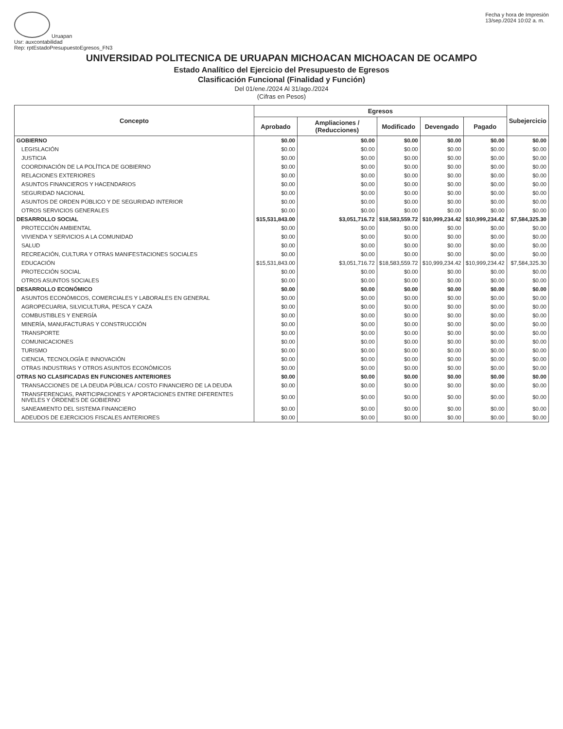Uruapan
Usr: auxcontabilidad
Rep: rptEstadoPresupuestoEgresos_FN3
Fecha y hora de Impresión
13/sep./2024 10:02 a. m.
UNIVERSIDAD POLITECNICA DE URUAPAN MICHOACAN MICHOACAN DE OCAMPO
Estado Analítico del Ejercicio del Presupuesto de Egresos
Clasificación Funcional (Finalidad y Función)
Del 01/ene./2024 Al 31/ago./2024
(Cifras en Pesos)
| Concepto | Egresos | | | | | Subejercicio |
| --- | --- | --- | --- | --- | --- | --- |
| | Aprobado | Ampliaciones / (Reducciones) | Modificado | Devengado | Pagado | |
| GOBIERNO | $0.00 | $0.00 | $0.00 | $0.00 | $0.00 | $0.00 |
| LEGISLACIÓN | $0.00 | $0.00 | $0.00 | $0.00 | $0.00 | $0.00 |
| JUSTICIA | $0.00 | $0.00 | $0.00 | $0.00 | $0.00 | $0.00 |
| COORDINACIÓN DE LA POLÍTICA DE GOBIERNO | $0.00 | $0.00 | $0.00 | $0.00 | $0.00 | $0.00 |
| RELACIONES EXTERIORES | $0.00 | $0.00 | $0.00 | $0.00 | $0.00 | $0.00 |
| ASUNTOS FINANCIEROS Y HACENDARIOS | $0.00 | $0.00 | $0.00 | $0.00 | $0.00 | $0.00 |
| SEGURIDAD NACIONAL | $0.00 | $0.00 | $0.00 | $0.00 | $0.00 | $0.00 |
| ASUNTOS DE ORDEN PÚBLICO Y DE SEGURIDAD INTERIOR | $0.00 | $0.00 | $0.00 | $0.00 | $0.00 | $0.00 |
| OTROS SERVICIOS GENERALES | $0.00 | $0.00 | $0.00 | $0.00 | $0.00 | $0.00 |
| DESARROLLO SOCIAL | $15,531,843.00 | $3,051,716.72 | $18,583,559.72 | $10,999,234.42 | $10,999,234.42 | $7,584,325.30 |
| PROTECCIÓN AMBIENTAL | $0.00 | $0.00 | $0.00 | $0.00 | $0.00 | $0.00 |
| VIVIENDA Y SERVICIOS A LA COMUNIDAD | $0.00 | $0.00 | $0.00 | $0.00 | $0.00 | $0.00 |
| SALUD | $0.00 | $0.00 | $0.00 | $0.00 | $0.00 | $0.00 |
| RECREACIÓN, CULTURA Y OTRAS MANIFESTACIONES SOCIALES | $0.00 | $0.00 | $0.00 | $0.00 | $0.00 | $0.00 |
| EDUCACIÓN | $15,531,843.00 | $3,051,716.72 | $18,583,559.72 | $10,999,234.42 | $10,999,234.42 | $7,584,325.30 |
| PROTECCIÓN SOCIAL | $0.00 | $0.00 | $0.00 | $0.00 | $0.00 | $0.00 |
| OTROS ASUNTOS SOCIALES | $0.00 | $0.00 | $0.00 | $0.00 | $0.00 | $0.00 |
| DESARROLLO ECONÓMICO | $0.00 | $0.00 | $0.00 | $0.00 | $0.00 | $0.00 |
| ASUNTOS ECONÓMICOS, COMERCIALES Y LABORALES EN GENERAL | $0.00 | $0.00 | $0.00 | $0.00 | $0.00 | $0.00 |
| AGROPECUARIA, SILVICULTURA, PESCA Y CAZA | $0.00 | $0.00 | $0.00 | $0.00 | $0.00 | $0.00 |
| COMBUSTIBLES Y ENERGÍA | $0.00 | $0.00 | $0.00 | $0.00 | $0.00 | $0.00 |
| MINERÍA, MANUFACTURAS Y CONSTRUCCIÓN | $0.00 | $0.00 | $0.00 | $0.00 | $0.00 | $0.00 |
| TRANSPORTE | $0.00 | $0.00 | $0.00 | $0.00 | $0.00 | $0.00 |
| COMUNICACIONES | $0.00 | $0.00 | $0.00 | $0.00 | $0.00 | $0.00 |
| TURISMO | $0.00 | $0.00 | $0.00 | $0.00 | $0.00 | $0.00 |
| CIENCIA, TECNOLOGÍA E INNOVACIÓN | $0.00 | $0.00 | $0.00 | $0.00 | $0.00 | $0.00 |
| OTRAS INDUSTRIAS Y OTROS ASUNTOS ECONÓMICOS | $0.00 | $0.00 | $0.00 | $0.00 | $0.00 | $0.00 |
| OTRAS NO CLASIFICADAS EN FUNCIONES ANTERIORES | $0.00 | $0.00 | $0.00 | $0.00 | $0.00 | $0.00 |
| TRANSACCIONES DE LA DEUDA PÚBLICA / COSTO FINANCIERO DE LA DEUDA | $0.00 | $0.00 | $0.00 | $0.00 | $0.00 | $0.00 |
| TRANSFERENCIAS, PARTICIPACIONES Y APORTACIONES ENTRE DIFERENTES NIVELES Y ÓRDENES DE GOBIERNO | $0.00 | $0.00 | $0.00 | $0.00 | $0.00 | $0.00 |
| SANEAMIENTO DEL SISTEMA FINANCIERO | $0.00 | $0.00 | $0.00 | $0.00 | $0.00 | $0.00 |
| ADEUDOS DE EJERCICIOS FISCALES ANTERIORES | $0.00 | $0.00 | $0.00 | $0.00 | $0.00 | $0.00 |